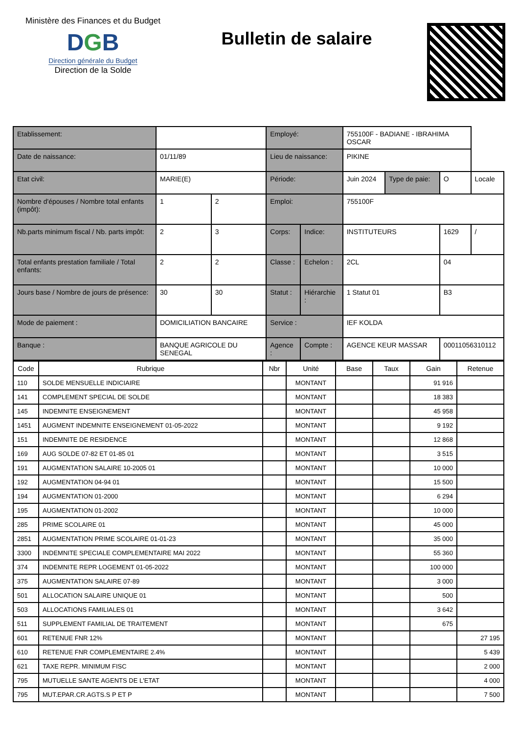Ministère des Finances et du Budget
DGB
Direction générale du Budget
Direction de la Solde
Bulletin de salaire
| Etablissement: | | | Employé: | | 755100F - BADIANE - IBRAHIMA OSCAR | | | |
| Date de naissance: | 01/11/89 | | Lieu de naissance: | | PIKINE | | | |
| Etat civil: | MARIE(E) | | Période: | | Juin 2024 | Type de paie: | O | Locale |
| Nombre d'épouses / Nombre total enfants (impôt): | 1 | 2 | Emploi: | | 755100F | | | |
| Nb.parts minimum fiscal / Nb. parts impôt: | 2 | 3 | Corps: | Indice: | INSTITUTEURS | | 1629 | / |
| Total enfants prestation familiale / Total enfants: | 2 | 2 | Classe : | Echelon : | 2CL | | 04 | |
| Jours base / Nombre de jours de présence: | 30 | 30 | Statut : | Hiérarchie : | 1 Statut 01 | | B3 | |
| Mode de paiement : | DOMICILIATION BANCAIRE | | Service : | | IEF KOLDA | | | |
| Banque : | BANQUE AGRICOLE DU SENEGAL | | Agence : | Compte : | AGENCE KEUR MASSAR | | 00011056310112 | |
| Code | Rubrique | Nbr | Unité | Base | Taux | Gain | Retenue |
| --- | --- | --- | --- | --- | --- | --- | --- |
| 110 | SOLDE MENSUELLE INDICIAIRE | | MONTANT | | | 91 916 | |
| 141 | COMPLEMENT SPECIAL DE SOLDE | | MONTANT | | | 18 383 | |
| 145 | INDEMNITE ENSEIGNEMENT | | MONTANT | | | 45 958 | |
| 1451 | AUGMENT INDEMNITE ENSEIGNEMENT 01-05-2022 | | MONTANT | | | 9 192 | |
| 151 | INDEMNITE DE RESIDENCE | | MONTANT | | | 12 868 | |
| 169 | AUG SOLDE 07-82 ET 01-85 01 | | MONTANT | | | 3 515 | |
| 191 | AUGMENTATION SALAIRE 10-2005 01 | | MONTANT | | | 10 000 | |
| 192 | AUGMENTATION 04-94 01 | | MONTANT | | | 15 500 | |
| 194 | AUGMENTATION 01-2000 | | MONTANT | | | 6 294 | |
| 195 | AUGMENTATION 01-2002 | | MONTANT | | | 10 000 | |
| 285 | PRIME SCOLAIRE 01 | | MONTANT | | | 45 000 | |
| 2851 | AUGMENTATION PRIME SCOLAIRE 01-01-23 | | MONTANT | | | 35 000 | |
| 3300 | INDEMNITE SPECIALE COMPLEMENTAIRE MAI 2022 | | MONTANT | | | 55 360 | |
| 374 | INDEMNITE REPR LOGEMENT 01-05-2022 | | MONTANT | | | 100 000 | |
| 375 | AUGMENTATION SALAIRE 07-89 | | MONTANT | | | 3 000 | |
| 501 | ALLOCATION SALAIRE UNIQUE 01 | | MONTANT | | | 500 | |
| 503 | ALLOCATIONS FAMILIALES 01 | | MONTANT | | | 3 642 | |
| 511 | SUPPLEMENT FAMILIAL DE TRAITEMENT | | MONTANT | | | 675 | |
| 601 | RETENUE FNR 12% | | MONTANT | | | | 27 195 |
| 610 | RETENUE FNR COMPLEMENTAIRE 2.4% | | MONTANT | | | | 5 439 |
| 621 | TAXE REPR. MINIMUM FISC | | MONTANT | | | | 2 000 |
| 795 | MUTUELLE SANTE AGENTS DE L'ETAT | | MONTANT | | | | 4 000 |
| 795 | MUT.EPAR.CR.AGTS.S P ET P | | MONTANT | | | | 7 500 |